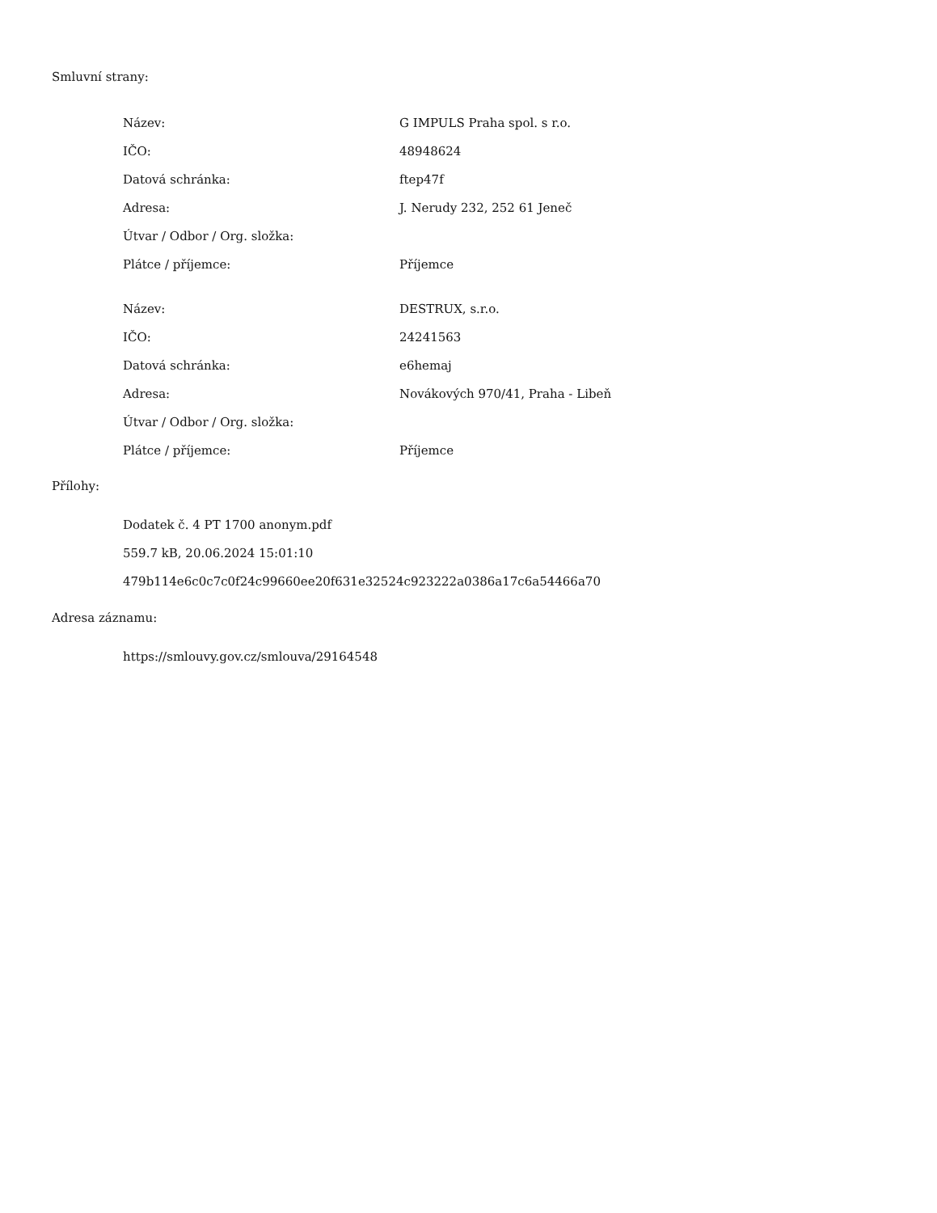Smluvní strany:
| Název: | G IMPULS Praha spol. s r.o. |
| IČO: | 48948624 |
| Datová schránka: | ftep47f |
| Adresa: | J. Nerudy 232, 252 61 Jeneč |
| Útvar / Odbor / Org. složka: | |
| Plátce / příjemce: | Příjemce |
| Název: | DESTRUX, s.r.o. |
| IČO: | 24241563 |
| Datová schránka: | e6hemaj |
| Adresa: | Novákových 970/41, Praha - Libeň |
| Útvar / Odbor / Org. složka: | |
| Plátce / příjemce: | Příjemce |
Přílohy:
Dodatek č. 4 PT 1700 anonym.pdf
559.7 kB, 20.06.2024 15:01:10
479b114e6c0c7c0f24c99660ee20f631e32524c923222a0386a17c6a54466a70
Adresa záznamu:
https://smlouvy.gov.cz/smlouva/29164548